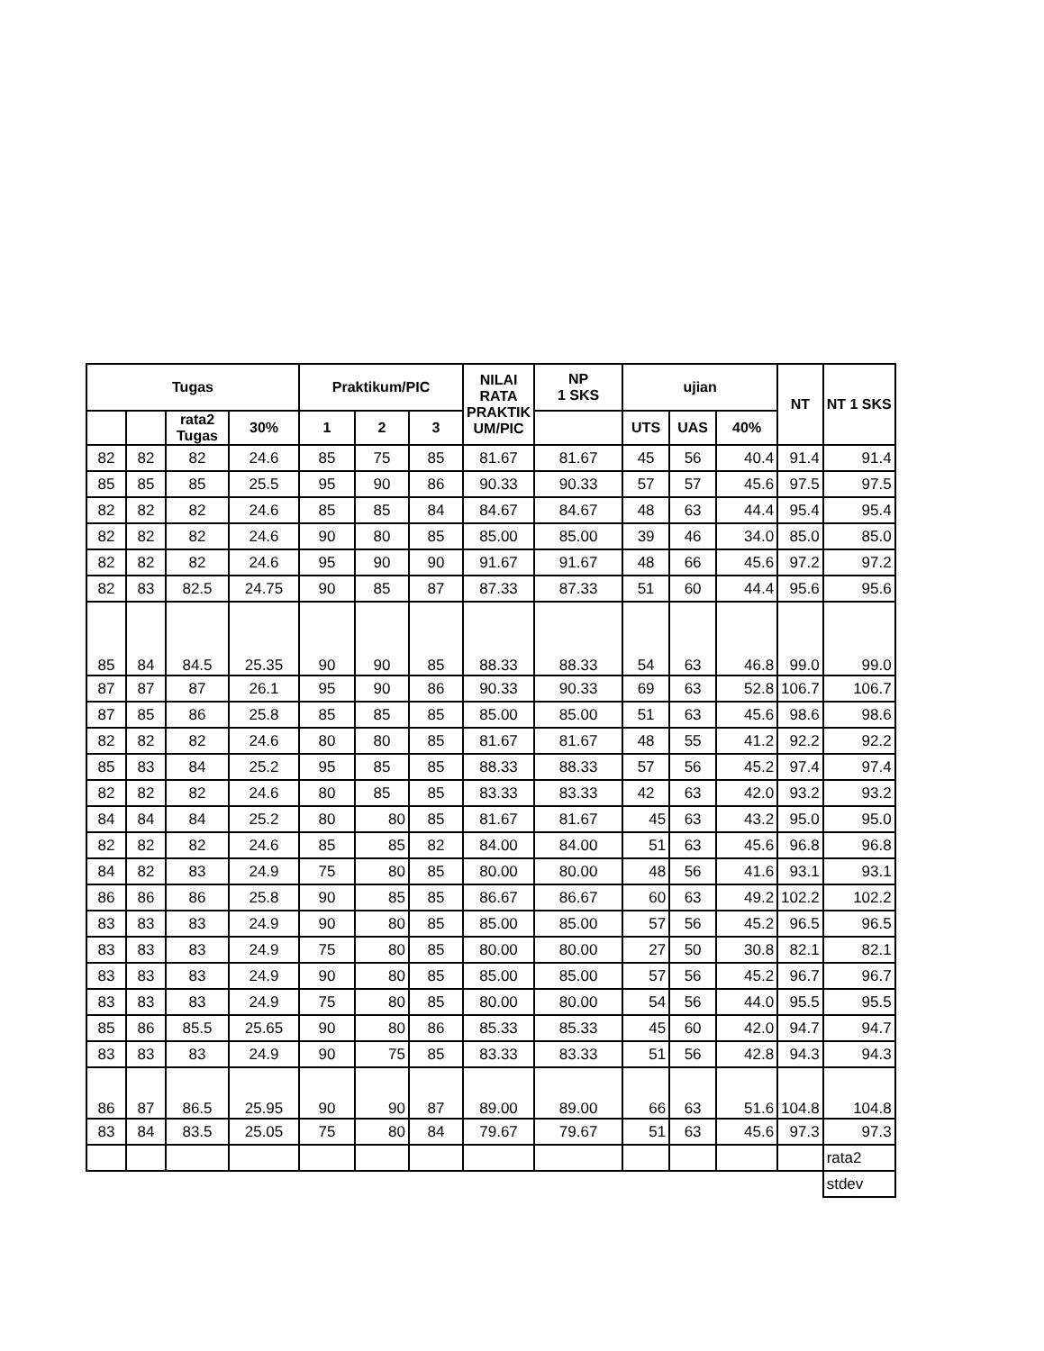| Tugas | | | | Praktikum/PIC | | | NILAI RATA PRAKTIK UM/PIC | NP 1 SKS | ujian | | | NT | NT 1 SKS |
| --- | --- | --- | --- | --- | --- | --- | --- | --- | --- | --- | --- | --- | --- |
| | | rata2 Tugas | 30% | 1 | 2 | 3 | | | UTS | UAS | 40% | | |
| 82 | 82 | 82 | 24.6 | 85 | 75 | 85 | 81.67 | 81.67 | 45 | 56 | 40.4 | 91.4 | 91.4 |
| 85 | 85 | 85 | 25.5 | 95 | 90 | 86 | 90.33 | 90.33 | 57 | 57 | 45.6 | 97.5 | 97.5 |
| 82 | 82 | 82 | 24.6 | 85 | 85 | 84 | 84.67 | 84.67 | 48 | 63 | 44.4 | 95.4 | 95.4 |
| 82 | 82 | 82 | 24.6 | 90 | 80 | 85 | 85.00 | 85.00 | 39 | 46 | 34.0 | 85.0 | 85.0 |
| 82 | 82 | 82 | 24.6 | 95 | 90 | 90 | 91.67 | 91.67 | 48 | 66 | 45.6 | 97.2 | 97.2 |
| 82 | 83 | 82.5 | 24.75 | 90 | 85 | 87 | 87.33 | 87.33 | 51 | 60 | 44.4 | 95.6 | 95.6 |
| 85 | 84 | 84.5 | 25.35 | 90 | 90 | 85 | 88.33 | 88.33 | 54 | 63 | 46.8 | 99.0 | 99.0 |
| 87 | 87 | 87 | 26.1 | 95 | 90 | 86 | 90.33 | 90.33 | 69 | 63 | 52.8 | 106.7 | 106.7 |
| 87 | 85 | 86 | 25.8 | 85 | 85 | 85 | 85.00 | 85.00 | 51 | 63 | 45.6 | 98.6 | 98.6 |
| 82 | 82 | 82 | 24.6 | 80 | 80 | 85 | 81.67 | 81.67 | 48 | 55 | 41.2 | 92.2 | 92.2 |
| 85 | 83 | 84 | 25.2 | 95 | 85 | 85 | 88.33 | 88.33 | 57 | 56 | 45.2 | 97.4 | 97.4 |
| 82 | 82 | 82 | 24.6 | 80 | 85 | 85 | 83.33 | 83.33 | 42 | 63 | 42.0 | 93.2 | 93.2 |
| 84 | 84 | 84 | 25.2 | 80 | 80 | 85 | 81.67 | 81.67 | 45 | 63 | 43.2 | 95.0 | 95.0 |
| 82 | 82 | 82 | 24.6 | 85 | 85 | 82 | 84.00 | 84.00 | 51 | 63 | 45.6 | 96.8 | 96.8 |
| 84 | 82 | 83 | 24.9 | 75 | 80 | 85 | 80.00 | 80.00 | 48 | 56 | 41.6 | 93.1 | 93.1 |
| 86 | 86 | 86 | 25.8 | 90 | 85 | 85 | 86.67 | 86.67 | 60 | 63 | 49.2 | 102.2 | 102.2 |
| 83 | 83 | 83 | 24.9 | 90 | 80 | 85 | 85.00 | 85.00 | 57 | 56 | 45.2 | 96.5 | 96.5 |
| 83 | 83 | 83 | 24.9 | 75 | 80 | 85 | 80.00 | 80.00 | 27 | 50 | 30.8 | 82.1 | 82.1 |
| 83 | 83 | 83 | 24.9 | 90 | 80 | 85 | 85.00 | 85.00 | 57 | 56 | 45.2 | 96.7 | 96.7 |
| 83 | 83 | 83 | 24.9 | 75 | 80 | 85 | 80.00 | 80.00 | 54 | 56 | 44.0 | 95.5 | 95.5 |
| 85 | 86 | 85.5 | 25.65 | 90 | 80 | 86 | 85.33 | 85.33 | 45 | 60 | 42.0 | 94.7 | 94.7 |
| 83 | 83 | 83 | 24.9 | 90 | 75 | 85 | 83.33 | 83.33 | 51 | 56 | 42.8 | 94.3 | 94.3 |
| 86 | 87 | 86.5 | 25.95 | 90 | 90 | 87 | 89.00 | 89.00 | 66 | 63 | 51.6 | 104.8 | 104.8 |
| 83 | 84 | 83.5 | 25.05 | 75 | 80 | 84 | 79.67 | 79.67 | 51 | 63 | 45.6 | 97.3 | 97.3 |
| | | | | | | | | | | | | | rata2 |
| | | | | | | | | | | | | | stdev |